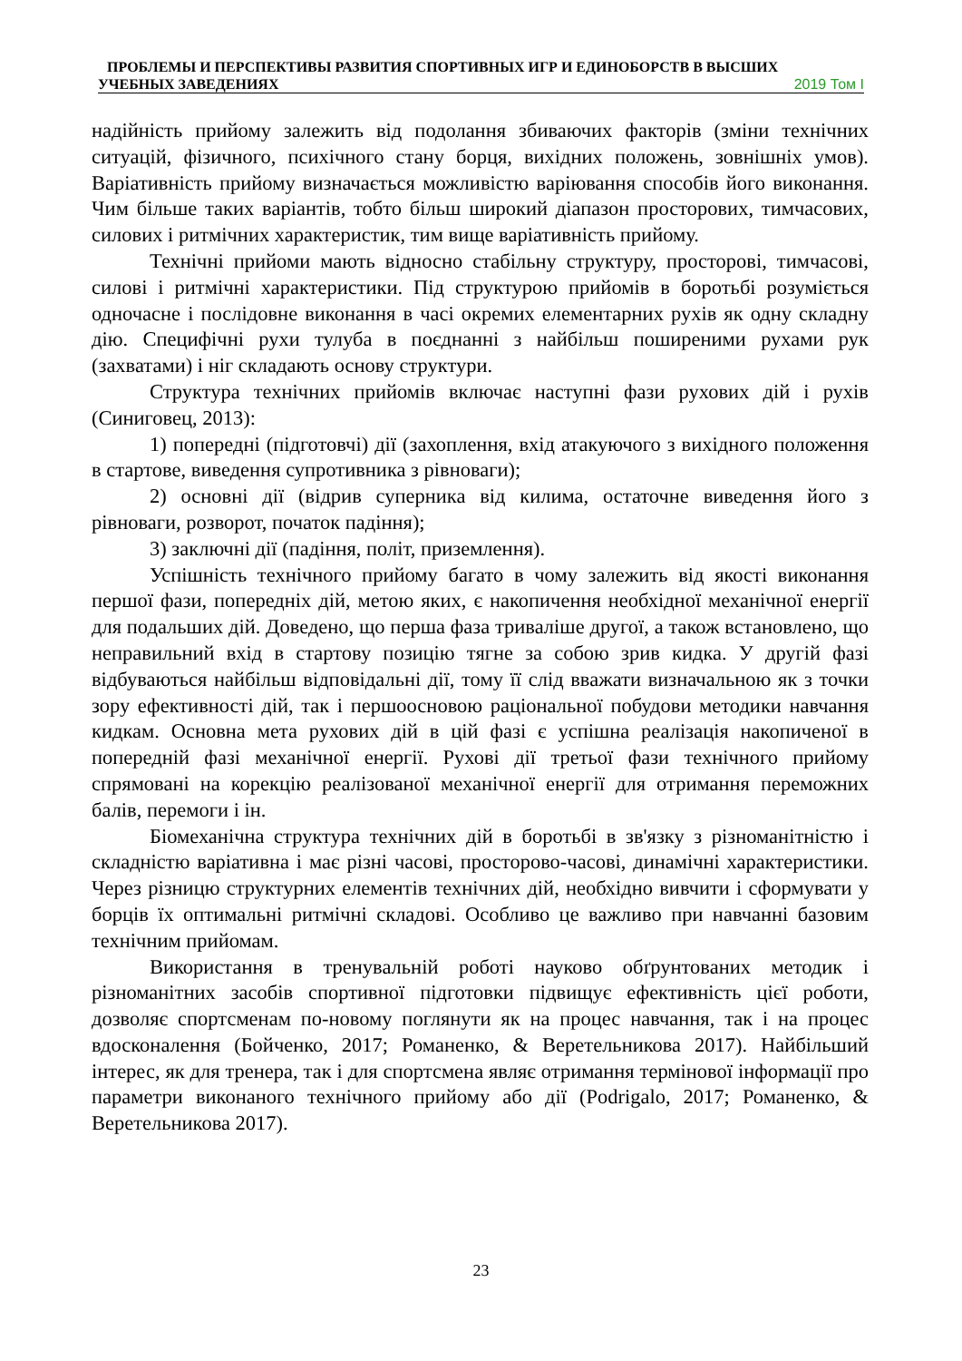ПРОБЛЕМЫ И ПЕРСПЕКТИВЫ РАЗВИТИЯ СПОРТИВНЫХ ИГР И ЕДИНОБОРСТВ В ВЫСШИХ
УЧЕБНЫХ ЗАВЕДЕНИЯХ 2019 Том I
надійність прийому залежить від подолання збиваючих факторів (зміни технічних ситуацій, фізичного, психічного стану борця, вихідних положень, зовнішніх умов). Варіативність прийому визначається можливістю варіювання способів його виконання. Чим більше таких варіантів, тобто більш широкий діапазон просторових, тимчасових, силових і ритмічних характеристик, тим вище варіативність прийому.
Технічні прийоми мають відносно стабільну структуру, просторові, тимчасові, силові і ритмічні характеристики. Під структурою прийомів в боротьбі розуміється одночасне і послідовне виконання в часі окремих елементарних рухів як одну складну дію. Специфічні рухи тулуба в поєднанні з найбільш поширеними рухами рук (захватами) і ніг складають основу структури.
Структура технічних прийомів включає наступні фази рухових дій і рухів (Синиговец, 2013):
1) попередні (підготовчі) дії (захоплення, вхід атакуючого з вихідного положення в стартове, виведення супротивника з рівноваги);
2) основні дії (відрив суперника від килима, остаточне виведення його з рівноваги, розворот, початок падіння);
3) заключні дії (падіння, політ, приземлення).
Успішність технічного прийому багато в чому залежить від якості виконання першої фази, попередніх дій, метою яких, є накопичення необхідної механічної енергії для подальших дій. Доведено, що перша фаза триваліше другої, а також встановлено, що неправильний вхід в стартову позицію тягне за собою зрив кидка. У другій фазі відбуваються найбільш відповідальні дії, тому її слід вважати визначальною як з точки зору ефективності дій, так і першоосновою раціональної побудови методики навчання кидкам. Основна мета рухових дій в цій фазі є успішна реалізація накопиченої в попередній фазі механічної енергії. Рухові дії третьої фази технічного прийому спрямовані на корекцію реалізованої механічної енергії для отримання переможних балів, перемоги і ін.
Біомеханічна структура технічних дій в боротьбі в зв'язку з різноманітністю і складністю варіативна і має різні часові, просторово-часові, динамічні характеристики. Через різницю структурних елементів технічних дій, необхідно вивчити і сформувати у борців їх оптимальні ритмічні складові. Особливо це важливо при навчанні базовим технічним прийомам.
Використання в тренувальній роботі науково обґрунтованих методик і різноманітних засобів спортивної підготовки підвищує ефективність цієї роботи, дозволяє спортсменам по-новому поглянути як на процес навчання, так і на процес вдосконалення (Бойченко, 2017; Романенко, & Веретельникова 2017). Найбільший інтерес, як для тренера, так і для спортсмена являє отримання термінової інформації про параметри виконаного технічного прийому або дії (Podrigalo, 2017; Романенко, & Веретельникова 2017).
23